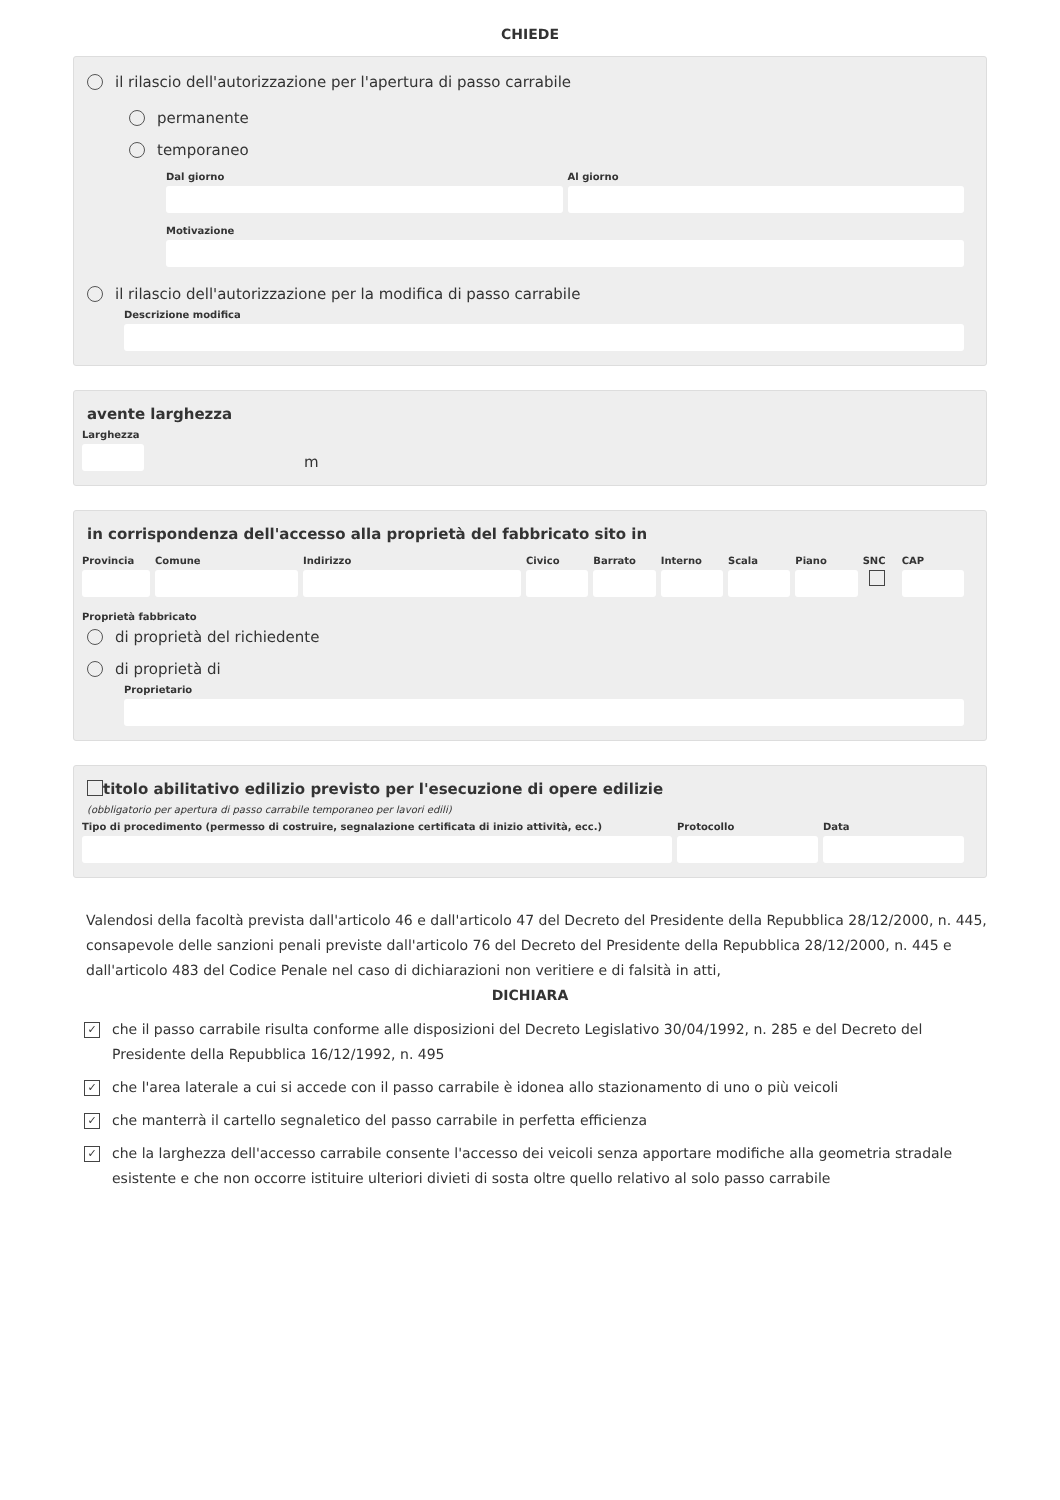CHIEDE
il rilascio dell'autorizzazione per l'apertura di passo carrabile
permanente
temporaneo
Dal giorno Al giorno
Motivazione
il rilascio dell'autorizzazione per la modifica di passo carrabile
Descrizione modifica
avente larghezza
Larghezza
m
in corrispondenza dell'accesso alla proprietà del fabbricato sito in
Provincia Comune Indirizzo Civico Barrato Interno Scala Piano SNC CAP
Proprietà fabbricato
di proprietà del richiedente
di proprietà di
Proprietario
titolo abilitativo edilizio previsto per l'esecuzione di opere edilizie
(obbligatorio per apertura di passo carrabile temporaneo per lavori edili)
Tipo di procedimento (permesso di costruire, segnalazione certificata di inizio attività, ecc.)
Protocollo Data
Valendosi della facoltà prevista dall'articolo 46 e dall'articolo 47 del Decreto del Presidente della Repubblica 28/12/2000, n. 445, consapevole delle sanzioni penali previste dall'articolo 76 del Decreto del Presidente della Repubblica 28/12/2000, n. 445 e dall'articolo 483 del Codice Penale nel caso di dichiarazioni non veritiere e di falsità in atti,
DICHIARA
✓ che il passo carrabile risulta conforme alle disposizioni del Decreto Legislativo 30/04/1992, n. 285 e del Decreto del Presidente della Repubblica 16/12/1992, n. 495
✓ che l'area laterale a cui si accede con il passo carrabile è idonea allo stazionamento di uno o più veicoli
✓ che manterrà il cartello segnaletico del passo carrabile in perfetta efficienza
✓ che la larghezza dell'accesso carrabile consente l'accesso dei veicoli senza apportare modifiche alla geometria stradale esistente e che non occorre istituire ulteriori divieti di sosta oltre quello relativo al solo passo carrabile